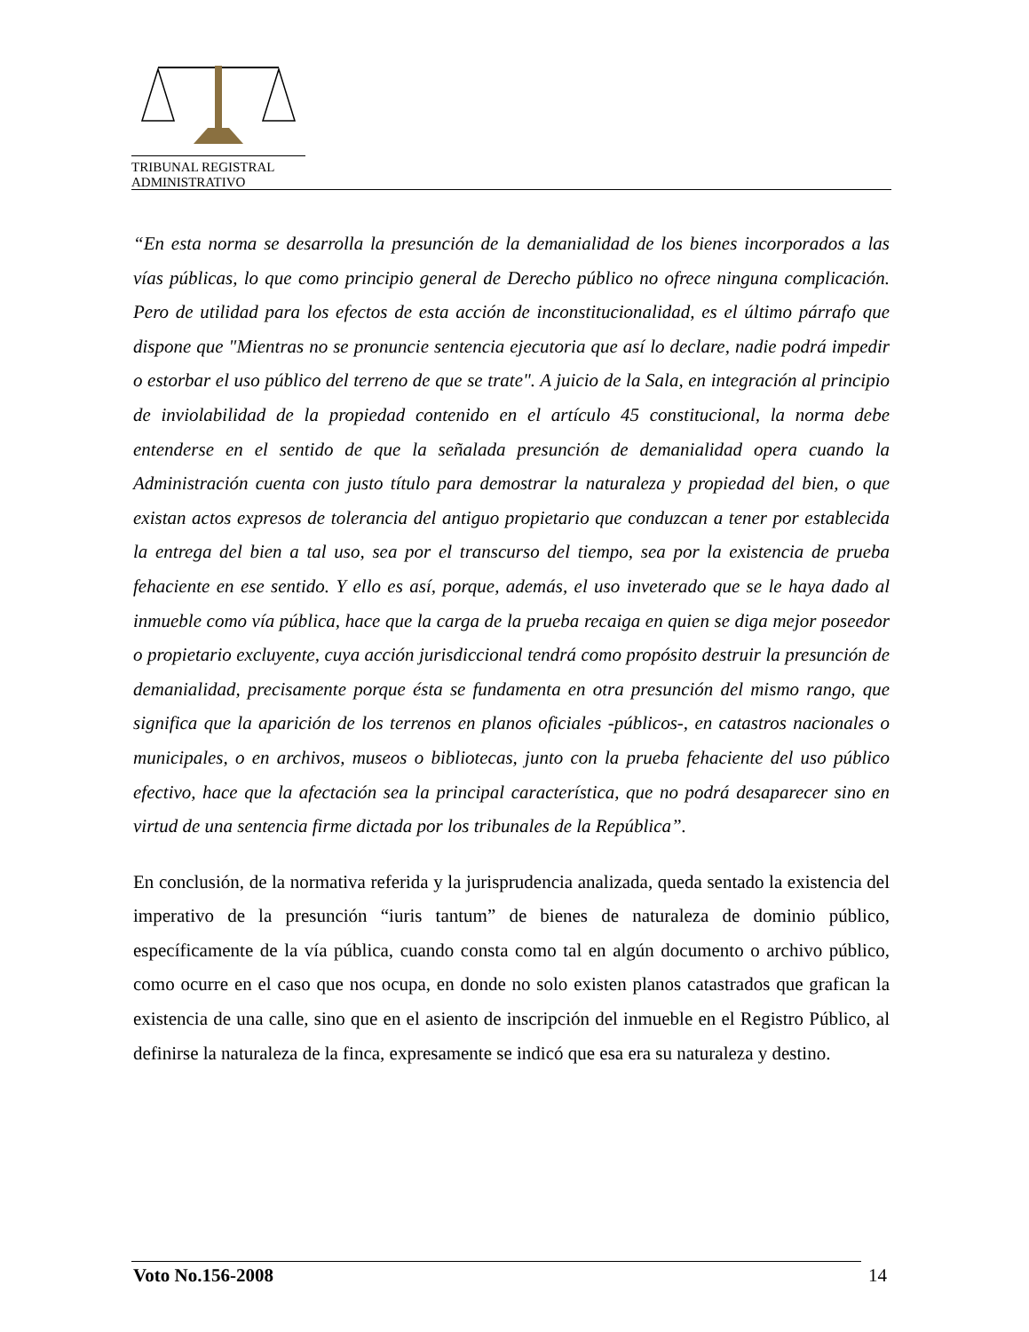TRIBUNAL REGISTRAL
ADMINISTRATIVO
“En esta norma se desarrolla la presunción de la demanialidad de los bienes incorporados a las vías públicas, lo que como principio general de Derecho público no ofrece ninguna complicación. Pero de utilidad para los efectos de esta acción de inconstitucionalidad, es el último párrafo que dispone que "Mientras no se pronuncie sentencia ejecutoria que así lo declare, nadie podrá impedir o estorbar el uso público del terreno de que se trate". A juicio de la Sala, en integración al principio de inviolabilidad de la propiedad contenido en el artículo 45 constitucional, la norma debe entenderse en el sentido de que la señalada presunción de demanialidad opera cuando la Administración cuenta con justo título para demostrar la naturaleza y propiedad del bien, o que existan actos expresos de tolerancia del antiguo propietario que conduzcan a tener por establecida la entrega del bien a tal uso, sea por el transcurso del tiempo, sea por la existencia de prueba fehaciente en ese sentido. Y ello es así, porque, además, el uso inveterado que se le haya dado al inmueble como vía pública, hace que la carga de la prueba recaiga en quien se diga mejor poseedor o propietario excluyente, cuya acción jurisdiccional tendrá como propósito destruir la presunción de demanialidad, precisamente porque ésta se fundamenta en otra presunción del mismo rango, que significa que la aparición de los terrenos en planos oficiales -públicos-, en catastros nacionales o municipales, o en archivos, museos o bibliotecas, junto con la prueba fehaciente del uso público efectivo, hace que la afectación sea la principal característica, que no podrá desaparecer sino en virtud de una sentencia firme dictada por los tribunales de la República”.
En conclusión, de la normativa referida y la jurisprudencia analizada, queda sentado la existencia del imperativo de la presunción “iuris tantum” de bienes de naturaleza de dominio público, específicamente de la vía pública, cuando consta como tal en algún documento o archivo público, como ocurre en el caso que nos ocupa, en donde no solo existen planos catastrados que grafican la existencia de una calle, sino que en el asiento de inscripción del inmueble en el Registro Público, al definirse la naturaleza de la finca, expresamente se indicó que esa era su naturaleza y destino.
Voto No.156-2008 14